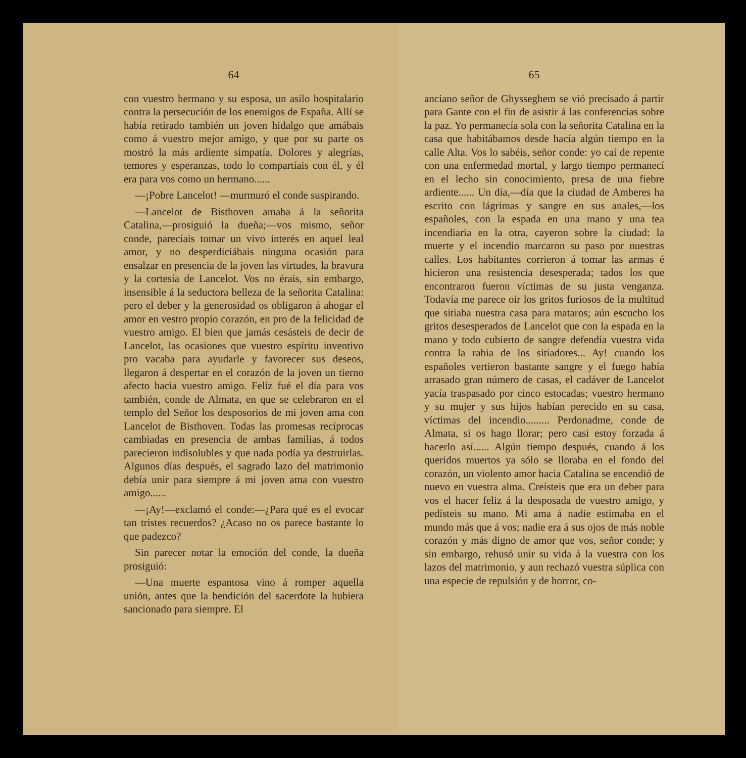64
con vuestro hermano y su esposa, un asilo hospitalario contra la persecución de los enemigos de España. Allí se había retirado también un joven hidalgo que amábais como á vuestro mejor amigo, y que por su parte os mostró la más ardiente simpatía. Dolores y alegrías, temores y esperanzas, todo lo compartíais con él, y él era para vos como un hermano......
—¡Pobre Lancelot! —murmuró el conde suspirando.
—Lancelot de Bisthoven amaba á la señorita Catalina,—prosiguió la dueña;—vos mismo, señor conde, parecíais tomar un vivo interés en aquel leal amor, y no desperdiciábais ninguna ocasión para ensalzar en presencia de la joven las virtudes, la bravura y la cortesía de Lancelot. Vos no érais, sin embargo, insensible á la seductora belleza de la señorita Catalina: pero el deber y la generosidad os obligaron á ahogar el amor en vestro propio corazón, en pro de la felicidad de vuestro amigo. El bien que jamás cesásteis de decir de Lancelot, las ocasiones que vuestro espíritu inventivo pro vacaba para ayudarle y favorecer sus deseos, llegaron á despertar en el corazón de la joven un tierno afecto hacia vuestro amigo. Feliz fué el día para vos también, conde de Almata, en que se celebraron en el templo del Señor los desposorios de mi joven ama con Lancelot de Bisthoven. Todas las promesas recíprocas cambiadas en presencia de ambas familias, á todos parecieron indisolubles y que nada podía ya destruirlas. Algunos días después, el sagrado lazo del matrimonio debía unir para siempre á mi joven ama con vuestro amigo......
—¡Ay!—exclamó el conde:—¿Para qué es el evocar tan tristes recuerdos? ¿Acaso no os parece bastante lo que padezco?
Sin parecer notar la emoción del conde, la dueña prosiguió:
—Una muerte espantosa vino á romper aquella unión, antes que la bendición del sacerdote la hubiera sancionado para siempre. El
65
anciano señor de Ghysseghem se vió precisado á partir para Gante con el fin de asistir á las conferencias sobre la paz. Yo permanecía sola con la señorita Catalina en la casa que habitábamos desde hacía algún tiempo en la calle Alta. Vos lo sabéis, señor conde: yo caí de repente con una enfermedad mortal, y largo tiempo permanecí en el lecho sin conocimiento, presa de una fiebre ardiente...... Un día,—día que la ciudad de Amberes ha escrito con lágrimas y sangre en sus anales,—los españoles, con la espada en una mano y una tea incendiaria en la otra, cayeron sobre la ciudad: la muerte y el incendio marcaron su paso por nuestras calles. Los habitantes corrieron á tomar las armas é hicieron una resistencia desesperada; tados los que encontraron fueron víctimas de su justa venganza. Todavía me parece oir los gritos furiosos de la multitud que sitiaba nuestra casa para mataros; aún escucho los gritos desesperados de Lancelot que con la espada en la mano y todo cubierto de sangre defendía vuestra vida contra la rabia de los sitiadores... Ay! cuando los españoles vertieron bastante sangre y el fuego había arrasado gran número de casas, el cadáver de Lancelot yacía traspasado por cinco estocadas; vuestro hermano y su mujer y sus hijos habían perecido en su casa, víctimas del incendio......... Perdonadme, conde de Almata, si os hago llorar; pero casi estoy forzada á hacerlo así...... Algún tiempo después, cuando á los queridos muertos ya sólo se lloraba en el fondo del corazón, un violento amor hacia Catalina se encendió de nuevo en vuestra alma. Creísteis que era un deber para vos el hacer feliz á la desposada de vuestro amigo, y pedísteis su mano. Mi ama á nadie estimaba en el mundo más que á vos; nadie era á sus ojos de más noble corazón y más digno de amor que vos, señor conde; y sin embargo, rehusó unir su vida á la vuestra con los lazos del matrimonio, y aun rechazó vuestra súplica con una especie de repulsión y de horror, co-